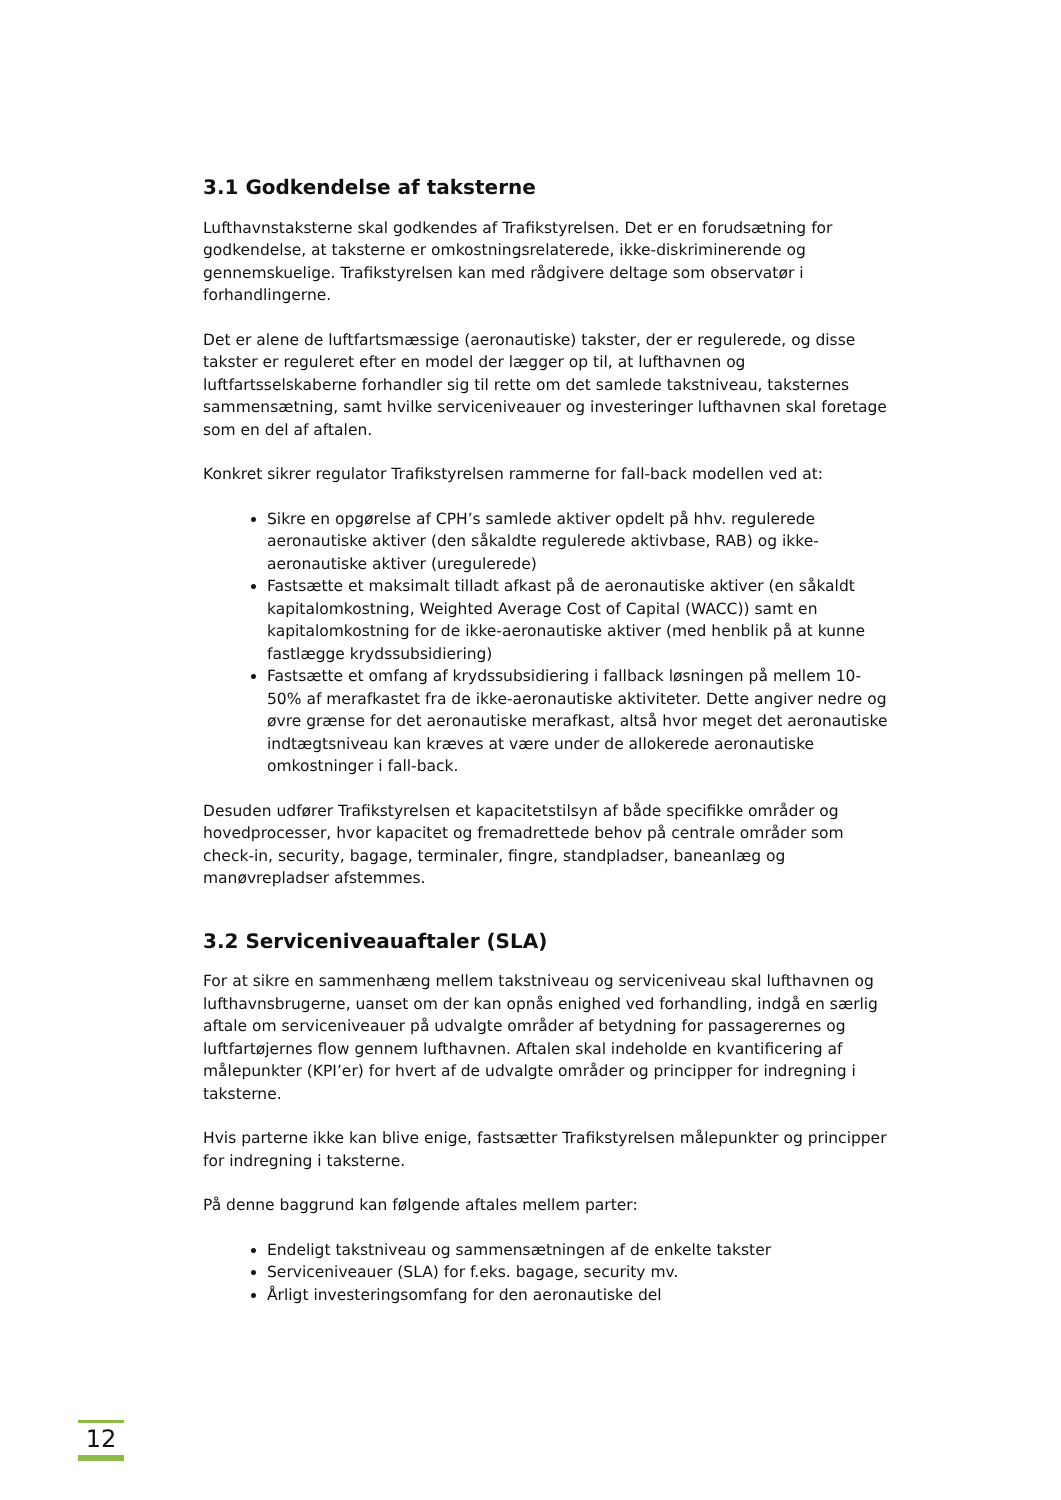3.1 Godkendelse af taksterne
Lufthavnstaksterne skal godkendes af Trafikstyrelsen. Det er en forudsætning for godkendelse, at taksterne er omkostningsrelaterede, ikke-diskriminerende og gennemskuelige. Trafikstyrelsen kan med rådgivere deltage som observatør i forhandlingerne.
Det er alene de luftfartsmæssige (aeronautiske) takster, der er regulerede, og disse takster er reguleret efter en model der lægger op til, at lufthavnen og luftfartsselskaberne forhandler sig til rette om det samlede takstniveau, taksternes sammensætning, samt hvilke serviceniveauer og investeringer lufthavnen skal foretage som en del af aftalen.
Konkret sikrer regulator Trafikstyrelsen rammerne for fall-back modellen ved at:
Sikre en opgørelse af CPH’s samlede aktiver opdelt på hhv. regulerede aeronautiske aktiver (den såkaldte regulerede aktivbase, RAB) og ikke-aeronautiske aktiver (uregulerede)
Fastsætte et maksimalt tilladt afkast på de aeronautiske aktiver (en såkaldt kapitalomkostning, Weighted Average Cost of Capital (WACC)) samt en kapitalomkostning for de ikke-aeronautiske aktiver (med henblik på at kunne fastlægge krydssubsidiering)
Fastsætte et omfang af krydssubsidiering i fallback løsningen på mellem 10-50% af merafkastet fra de ikke-aeronautiske aktiviteter. Dette angiver nedre og øvre grænse for det aeronautiske merafkast, altså hvor meget det aeronautiske indtægtsniveau kan kræves at være under de allokerede aeronautiske omkostninger i fall-back.
Desuden udfører Trafikstyrelsen et kapacitetstilsyn af både specifikke områder og hovedprocesser, hvor kapacitet og fremadrettede behov på centrale områder som check-in, security, bagage, terminaler, fingre, standpladser, baneanlæg og manøvrepladser afstemmes.
3.2 Serviceniveauaftaler (SLA)
For at sikre en sammenhæng mellem takstniveau og serviceniveau skal lufthavnen og lufthavnsbrugerne, uanset om der kan opnås enighed ved forhandling, indgå en særlig aftale om serviceniveauer på udvalgte områder af betydning for passagerernes og luftfartøjernes flow gennem lufthavnen. Aftalen skal indeholde en kvantificering af målepunkter (KPI’er) for hvert af de udvalgte områder og principper for indregning i taksterne.
Hvis parterne ikke kan blive enige, fastsætter Trafikstyrelsen målepunkter og principper for indregning i taksterne.
På denne baggrund kan følgende aftales mellem parter:
Endeligt takstniveau og sammensætningen af de enkelte takster
Serviceniveauer (SLA) for f.eks. bagage, security mv.
Årligt investeringsomfang for den aeronautiske del
12